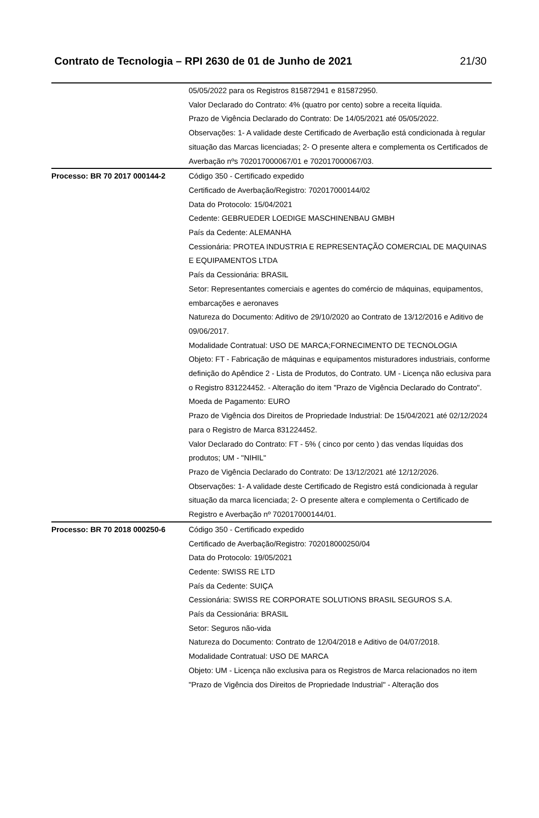Contrato de Tecnologia – RPI 2630 de 01 de Junho de 2021 21/30
| | 05/05/2022 para os Registros 815872941 e 815872950. Valor Declarado do Contrato: 4% (quatro por cento) sobre a receita líquida. Prazo de Vigência Declarado do Contrato: De 14/05/2021 até 05/05/2022. Observações: 1- A validade deste Certificado de Averbação está condicionada à regular situação das Marcas licenciadas; 2- O presente altera e complementa os Certificados de Averbação nºs 702017000067/01 e 702017000067/03. |
| Processo: BR 70 2017 000144-2 | Código 350 - Certificado expedido Certificado de Averbação/Registro: 702017000144/02 Data do Protocolo: 15/04/2021 Cedente: GEBRUEDER LOEDIGE MASCHINENBAU GMBH País da Cedente: ALEMANHA Cessionária: PROTEA INDUSTRIA E REPRESENTAÇÃO COMERCIAL DE MAQUINAS E EQUIPAMENTOS LTDA País da Cessionária: BRASIL Setor: Representantes comerciais e agentes do comércio de máquinas, equipamentos, embarcações e aeronaves Natureza do Documento: Aditivo de 29/10/2020 ao Contrato de 13/12/2016 e Aditivo de 09/06/2017. Modalidade Contratual: USO DE MARCA;FORNECIMENTO DE TECNOLOGIA Objeto: FT - Fabricação de máquinas e equipamentos misturadores industriais, conforme definição do Apêndice 2 - Lista de Produtos, do Contrato. UM - Licença não eclusiva para o Registro 831224452. - Alteração do item "Prazo de Vigência Declarado do Contrato". Moeda de Pagamento: EURO Prazo de Vigência dos Direitos de Propriedade Industrial: De 15/04/2021 até 02/12/2024 para o Registro de Marca 831224452. Valor Declarado do Contrato: FT - 5% ( cinco por cento ) das vendas líquidas dos produtos; UM - "NIHIL" Prazo de Vigência Declarado do Contrato: De 13/12/2021 até 12/12/2026. Observações: 1- A validade deste Certificado de Registro está condicionada à regular situação da marca licenciada; 2- O presente altera e complementa o Certificado de Registro e Averbação nº 702017000144/01. |
| Processo: BR 70 2018 000250-6 | Código 350 - Certificado expedido Certificado de Averbação/Registro: 702018000250/04 Data do Protocolo: 19/05/2021 Cedente: SWISS RE LTD País da Cedente: SUIÇA Cessionária: SWISS RE CORPORATE SOLUTIONS BRASIL SEGUROS S.A. País da Cessionária: BRASIL Setor: Seguros não-vida Natureza do Documento: Contrato de 12/04/2018 e Aditivo de 04/07/2018. Modalidade Contratual: USO DE MARCA Objeto: UM - Licença não exclusiva para os Registros de Marca relacionados no item "Prazo de Vigência dos Direitos de Propriedade Industrial" - Alteração dos |